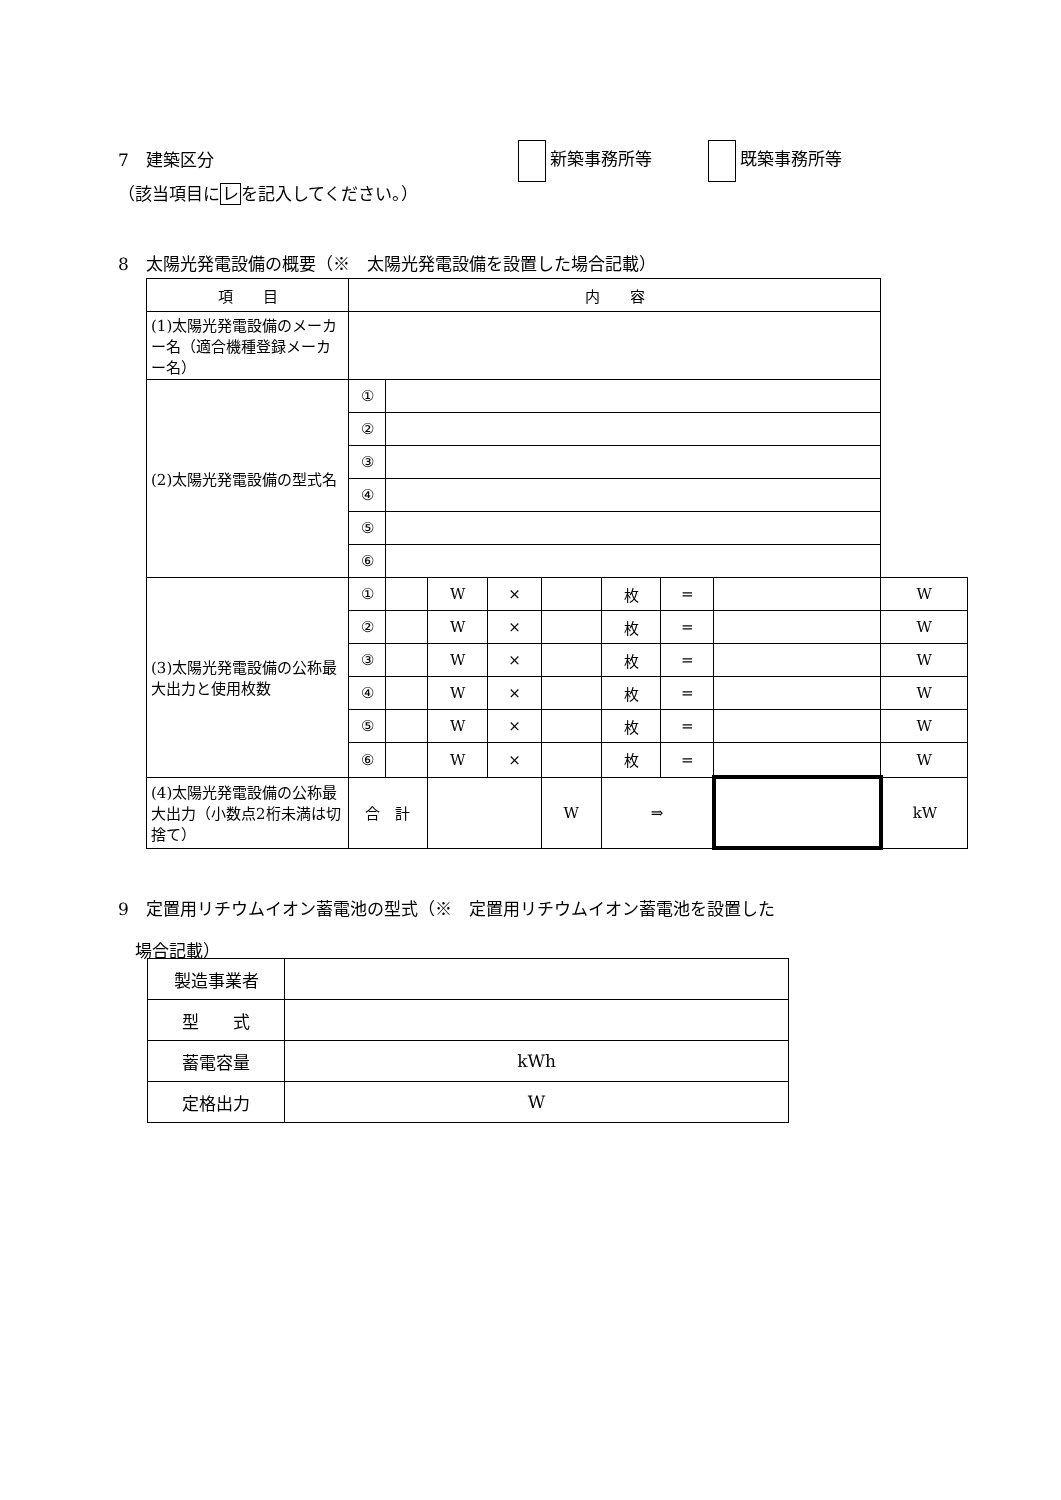7　建築区分 新築事務所等 既築事務所等
（該当項目にレを記入してください。）
8　太陽光発電設備の概要（※　太陽光発電設備を設置した場合記載）
| 項 目 | 内 容 | | | | | | | | | | |
| (1)太陽光発電設備のメーカー名（適合機種登録メーカー名） | | | | | | | | | | | |
| (2)太陽光発電設備の型式名 | ① | | | | | | | | | | |
| | ② | | | | | | | | | | |
| | ③ | | | | | | | | | | |
| | ④ | | | | | | | | | | |
| | ⑤ | | | | | | | | | | |
| | ⑥ | | | | | | | | | | |
| (3)太陽光発電設備の公称最大出力と使用枚数 | ① | | | W | × | | | 枚 | = | | W |
| | ② | | | W | × | | | 枚 | = | | W |
| | ③ | | | W | × | | | 枚 | = | | W |
| | ④ | | | W | × | | | 枚 | = | | W |
| | ⑤ | | | W | × | | | 枚 | = | | W |
| | ⑥ | | | W | × | | | 枚 | = | | W |
| (4)太陽光発電設備の公称最大出力（小数点2桁未満は切捨て） | 合 計 | | | | | W | ⇒ | | | | kW |
9　定置用リチウムイオン蓄電池の型式（※　定置用リチウムイオン蓄電池を設置した
　場合記載）
| 製造事業者 | |
| 型 式 | |
| 蓄電容量 | kWh |
| 定格出力 | W |